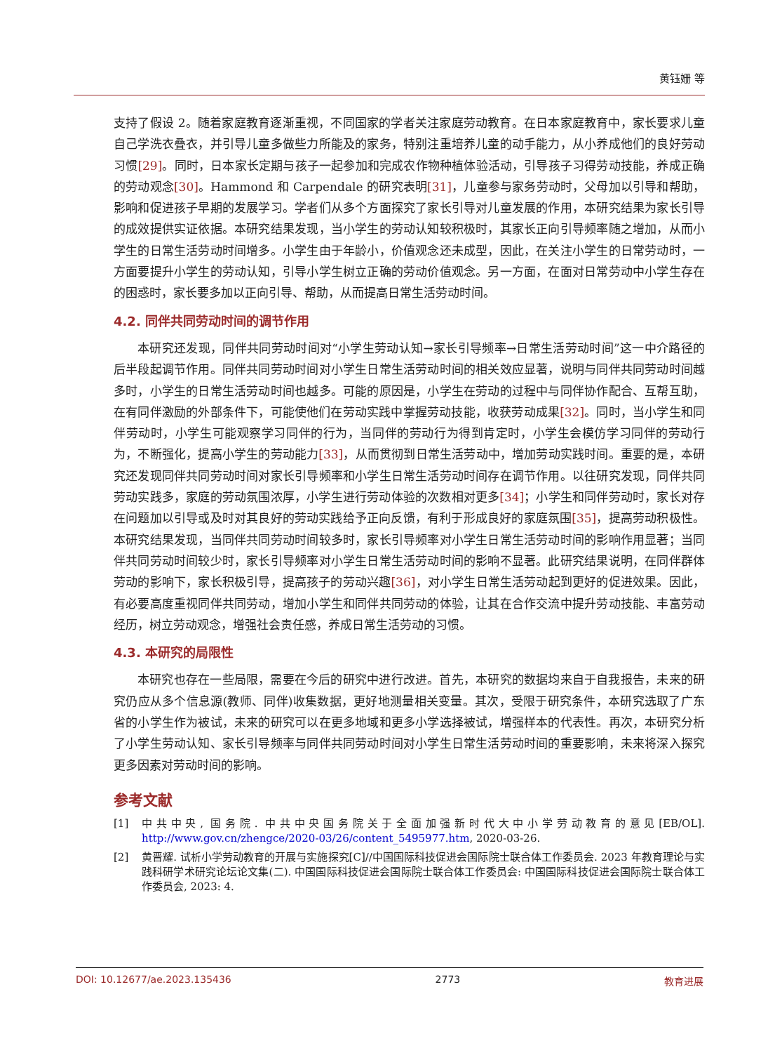黄钰姗 等
支持了假设 2。随着家庭教育逐渐重视，不同国家的学者关注家庭劳动教育。在日本家庭教育中，家长要求儿童自己学洗衣叠衣，并引导儿童多做些力所能及的家务，特别注重培养儿童的动手能力，从小养成他们的良好劳动习惯[29]。同时，日本家长定期与孩子一起参加和完成农作物种植体验活动，引导孩子习得劳动技能，养成正确的劳动观念[30]。Hammond 和 Carpendale 的研究表明[31]，儿童参与家务劳动时，父母加以引导和帮助，影响和促进孩子早期的发展学习。学者们从多个方面探究了家长引导对儿童发展的作用，本研究结果为家长引导的成效提供实证依据。本研究结果发现，当小学生的劳动认知较积极时，其家长正向引导频率随之增加，从而小学生的日常生活劳动时间增多。小学生由于年龄小，价值观念还未成型，因此，在关注小学生的日常劳动时，一方面要提升小学生的劳动认知，引导小学生树立正确的劳动价值观念。另一方面，在面对日常劳动中小学生存在的困惑时，家长要多加以正向引导、帮助，从而提高日常生活劳动时间。
4.2. 同伴共同劳动时间的调节作用
本研究还发现，同伴共同劳动时间对“小学生劳动认知→家长引导频率→日常生活劳动时间”这一中介路径的后半段起调节作用。同伴共同劳动时间对小学生日常生活劳动时间的相关效应显著，说明与同伴共同劳动时间越多时，小学生的日常生活劳动时间也越多。可能的原因是，小学生在劳动的过程中与同伴协作配合、互帮互助，在有同伴激励的外部条件下，可能使他们在劳动实践中掌握劳动技能，收获劳动成果[32]。同时，当小学生和同伴劳动时，小学生可能观察学习同伴的行为，当同伴的劳动行为得到肯定时，小学生会模仿学习同伴的劳动行为，不断强化，提高小学生的劳动能力[33]，从而贯彻到日常生活劳动中，增加劳动实践时间。重要的是，本研究还发现同伴共同劳动时间对家长引导频率和小学生日常生活劳动时间存在调节作用。以往研究发现，同伴共同劳动实践多，家庭的劳动氛围浓厚，小学生进行劳动体验的次数相对更多[34]；小学生和同伴劳动时，家长对存在问题加以引导或及时对其良好的劳动实践给予正向反馈，有利于形成良好的家庭氛围[35]，提高劳动积极性。本研究结果发现，当同伴共同劳动时间较多时，家长引导频率对小学生日常生活劳动时间的影响作用显著；当同伴共同劳动时间较少时，家长引导频率对小学生日常生活劳动时间的影响不显著。此研究结果说明，在同伴群体劳动的影响下，家长积极引导，提高孩子的劳动兴趣[36]，对小学生日常生活劳动起到更好的促进效果。因此，有必要高度重视同伴共同劳动，增加小学生和同伴共同劳动的体验，让其在合作交流中提升劳动技能、丰富劳动经历，树立劳动观念，增强社会责任感，养成日常生活劳动的习惯。
4.3. 本研究的局限性
本研究也存在一些局限，需要在今后的研究中进行改进。首先，本研究的数据均来自于自我报告，未来的研究仍应从多个信息源(教师、同伴)收集数据，更好地测量相关变量。其次，受限于研究条件，本研究选取了广东省的小学生作为被试，未来的研究可以在更多地域和更多小学选择被试，增强样本的代表性。再次，本研究分析了小学生劳动认知、家长引导频率与同伴共同劳动时间对小学生日常生活劳动时间的重要影响，未来将深入探究更多因素对劳动时间的影响。
参考文献
[1] 中共中央, 国务院. 中共中央国务院关于全面加强新时代大中小学劳动教育的意见[EB/OL]. http://www.gov.cn/zhengce/2020-03/26/content_5495977.htm, 2020-03-26.
[2] 黄晋耀. 试析小学劳动教育的开展与实施探究[C]//中国国际科技促进会国际院士联合体工作委员会. 2023 年教育理论与实践科研学术研究论坛论文集(二). 中国国际科技促进会国际院士联合体工作委员会: 中国国际科技促进会国际院士联合体工作委员会, 2023: 4.
DOI: 10.12677/ae.2023.135436 2773 教育进展